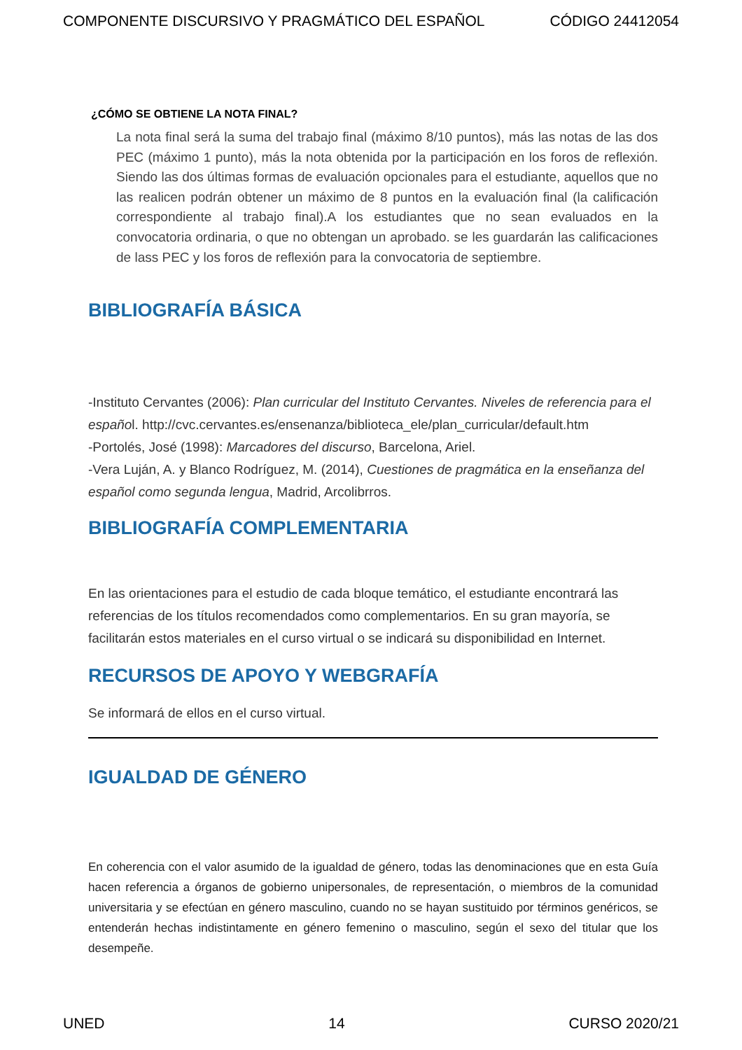COMPONENTE DISCURSIVO Y PRAGMÁTICO DEL ESPAÑOL CÓDIGO 24412054
¿CÓMO SE OBTIENE LA NOTA FINAL?
La nota final será la suma del trabajo final (máximo 8/10 puntos), más las notas de las dos PEC (máximo 1 punto), más la nota obtenida por la participación en los foros de reflexión. Siendo las dos últimas formas de evaluación opcionales para el estudiante, aquellos que no las realicen podrán obtener un máximo de 8 puntos en la evaluación final (la calificación correspondiente al trabajo final).A los estudiantes que no sean evaluados en la convocatoria ordinaria, o que no obtengan un aprobado. se les guardarán las calificaciones de lass PEC y los foros de reflexión para la convocatoria de septiembre.
BIBLIOGRAFÍA BÁSICA
-Instituto Cervantes (2006): Plan curricular del Instituto Cervantes. Niveles de referencia para el español. http://cvc.cervantes.es/ensenanza/biblioteca_ele/plan_curricular/default.htm
-Portolés, José (1998): Marcadores del discurso, Barcelona, Ariel.
-Vera Luján, A. y Blanco Rodríguez, M. (2014), Cuestiones de pragmática en la enseñanza del español como segunda lengua, Madrid, Arcolibrros.
BIBLIOGRAFÍA COMPLEMENTARIA
En las orientaciones para el estudio de cada bloque temático, el estudiante encontrará las referencias de los títulos recomendados como complementarios. En su gran mayoría, se facilitarán estos materiales en el curso virtual o se indicará su disponibilidad en Internet.
RECURSOS DE APOYO Y WEBGRAFÍA
Se informará de ellos en el curso virtual.
IGUALDAD DE GÉNERO
En coherencia con el valor asumido de la igualdad de género, todas las denominaciones que en esta Guía hacen referencia a órganos de gobierno unipersonales, de representación, o miembros de la comunidad universitaria y se efectúan en género masculino, cuando no se hayan sustituido por términos genéricos, se entenderán hechas indistintamente en género femenino o masculino, según el sexo del titular que los desempeñe.
UNED 14 CURSO 2020/21